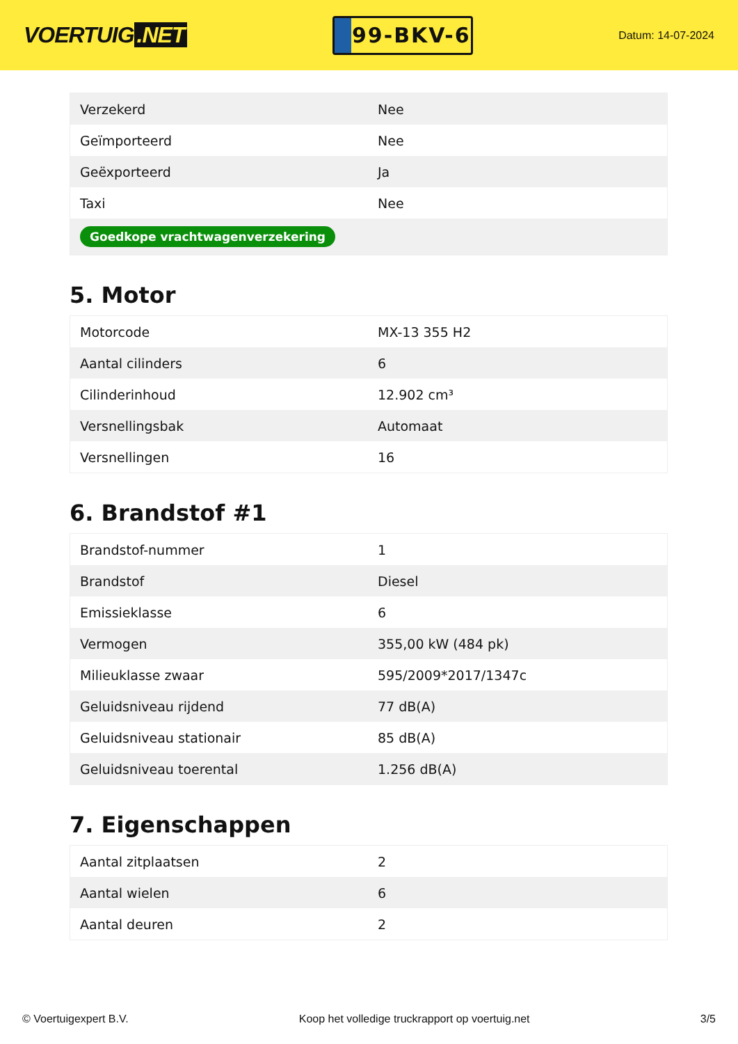VOERTUIG.NET
99-BKV-6
Datum: 14-07-2024
| Verzekerd | Nee |
| Geïmporteerd | Nee |
| Geëxporteerd | Ja |
| Taxi | Nee |
| Goedkope vrachtwagenverzekering | |
5. Motor
| Motorcode | MX-13 355 H2 |
| Aantal cilinders | 6 |
| Cilinderinhoud | 12.902 cm³ |
| Versnellingsbak | Automaat |
| Versnellingen | 16 |
6. Brandstof #1
| Brandstof-nummer | 1 |
| Brandstof | Diesel |
| Emissieklasse | 6 |
| Vermogen | 355,00 kW (484 pk) |
| Milieuklasse zwaar | 595/2009*2017/1347c |
| Geluidsniveau rijdend | 77 dB(A) |
| Geluidsniveau stationair | 85 dB(A) |
| Geluidsniveau toerental | 1.256 dB(A) |
7. Eigenschappen
| Aantal zitplaatsen | 2 |
| Aantal wielen | 6 |
| Aantal deuren | 2 |
© Voertuigexpert B.V. Koop het volledige truckrapport op voertuig.net 3/5